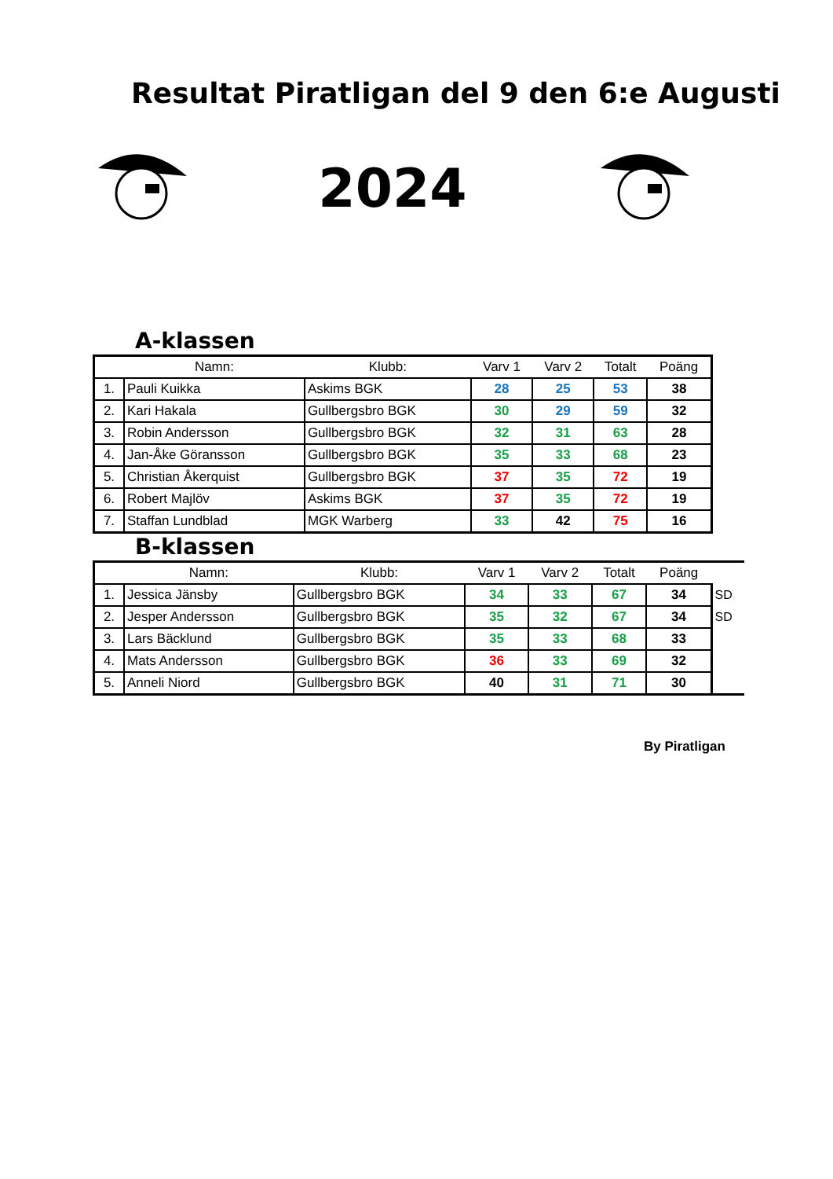Resultat Piratligan del 9 den 6:e Augusti
2024
A-klassen
| | Namn: | Klubb: | Varv 1 | Varv 2 | Totalt | Poäng |
| --- | --- | --- | --- | --- | --- | --- |
| 1. | Pauli Kuikka | Askims BGK | 28 | 25 | 53 | 38 |
| 2. | Kari Hakala | Gullbergsbro BGK | 30 | 29 | 59 | 32 |
| 3. | Robin Andersson | Gullbergsbro BGK | 32 | 31 | 63 | 28 |
| 4. | Jan-Åke Göransson | Gullbergsbro BGK | 35 | 33 | 68 | 23 |
| 5. | Christian Åkerquist | Gullbergsbro BGK | 37 | 35 | 72 | 19 |
| 6. | Robert Majlöv | Askims BGK | 37 | 35 | 72 | 19 |
| 7. | Staffan Lundblad | MGK Warberg | 33 | 42 | 75 | 16 |
B-klassen
| | Namn: | Klubb: | Varv 1 | Varv 2 | Totalt | Poäng | |
| 1. | Jessica Jänsby | Gullbergsbro BGK | 34 | 33 | 67 | 34 | SD |
| 2. | Jesper Andersson | Gullbergsbro BGK | 35 | 32 | 67 | 34 | SD |
| 3. | Lars Bäcklund | Gullbergsbro BGK | 35 | 33 | 68 | 33 | |
| 4. | Mats Andersson | Gullbergsbro BGK | 36 | 33 | 69 | 32 | |
| 5. | Anneli Niord | Gullbergsbro BGK | 40 | 31 | 71 | 30 | |
By Piratligan